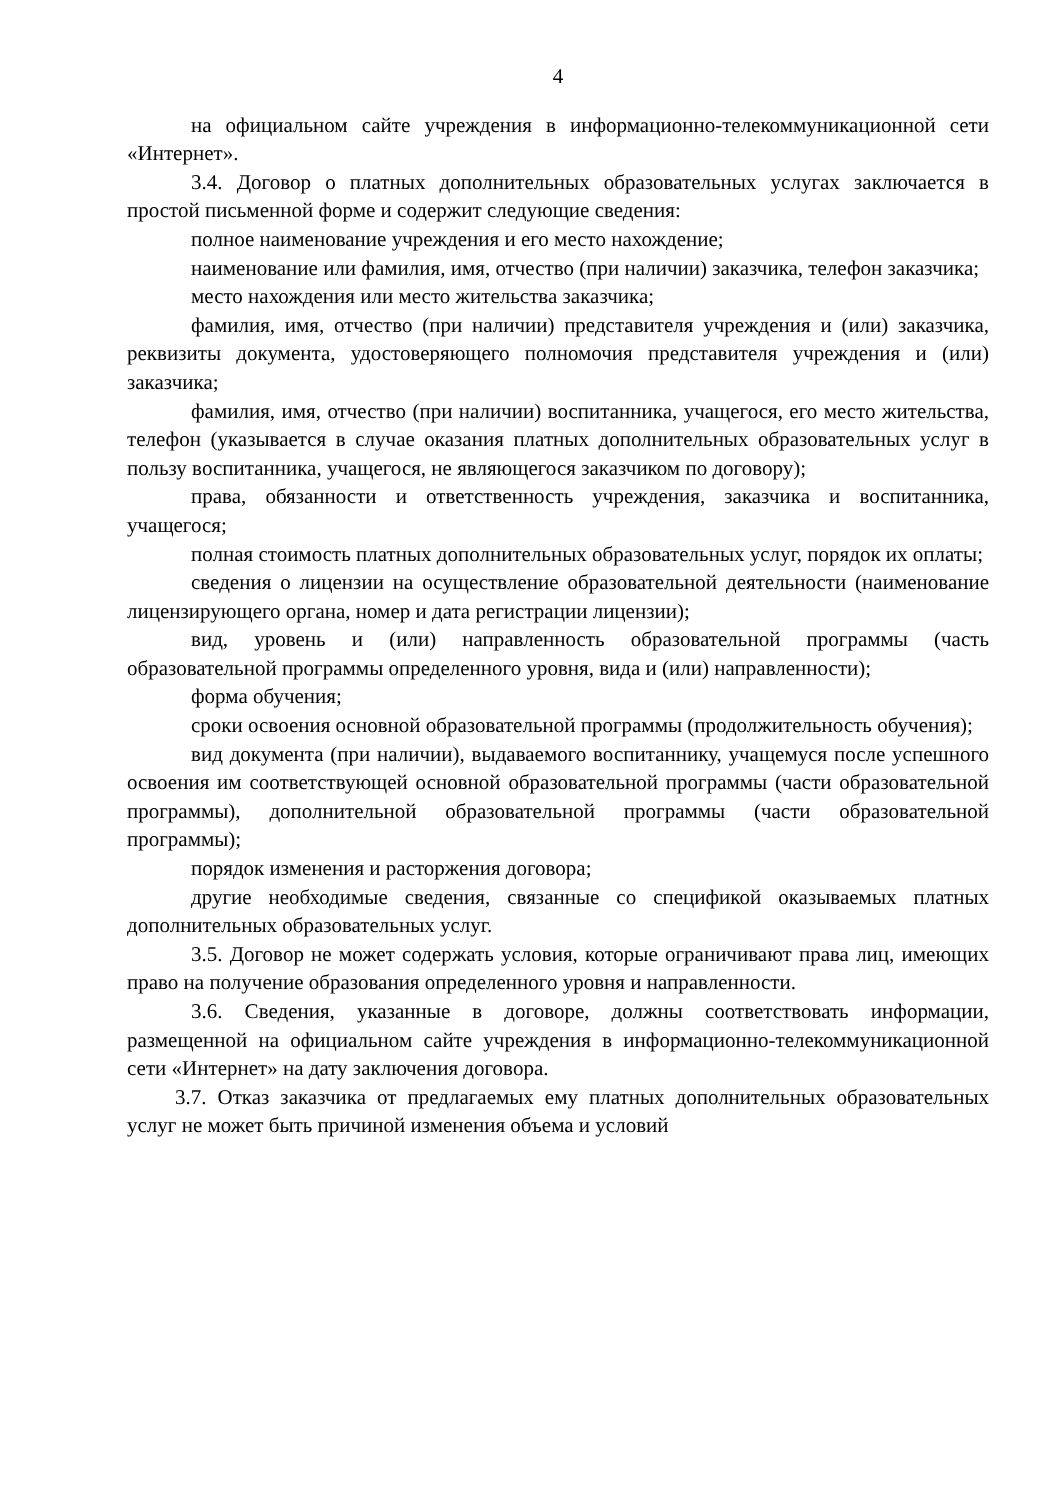4
на официальном сайте учреждения в информационно-телекоммуникационной сети «Интернет».
3.4. Договор о платных дополнительных образовательных услугах заключается в простой письменной форме и содержит следующие сведения:
полное наименование учреждения и его место нахождение;
наименование или фамилия, имя, отчество (при наличии) заказчика, телефон заказчика;
место нахождения или место жительства заказчика;
фамилия, имя, отчество (при наличии) представителя учреждения и (или) заказчика, реквизиты документа, удостоверяющего полномочия представителя учреждения и (или) заказчика;
фамилия, имя, отчество (при наличии) воспитанника, учащегося, его место жительства, телефон (указывается в случае оказания платных дополнительных образовательных услуг в пользу воспитанника, учащегося, не являющегося заказчиком по договору);
права, обязанности и ответственность учреждения, заказчика и воспитанника, учащегося;
полная стоимость платных дополнительных образовательных услуг, порядок их оплаты;
сведения о лицензии на осуществление образовательной деятельности (наименование лицензирующего органа, номер и дата регистрации лицензии);
вид, уровень и (или) направленность образовательной программы (часть образовательной программы определенного уровня, вида и (или) направленности);
форма обучения;
сроки освоения основной образовательной программы (продолжительность обучения);
вид документа (при наличии), выдаваемого воспитаннику, учащемуся после успешного освоения им соответствующей основной образовательной программы (части образовательной программы), дополнительной образовательной программы (части образовательной программы);
порядок изменения и расторжения договора;
другие необходимые сведения, связанные со спецификой оказываемых платных дополнительных образовательных услуг.
3.5. Договор не может содержать условия, которые ограничивают права лиц, имеющих право на получение образования определенного уровня и направленности.
3.6. Сведения, указанные в договоре, должны соответствовать информации, размещенной на официальном сайте учреждения в информационно-телекоммуникационной сети «Интернет» на дату заключения договора.
3.7. Отказ заказчика от предлагаемых ему платных дополнительных образовательных услуг не может быть причиной изменения объема и условий